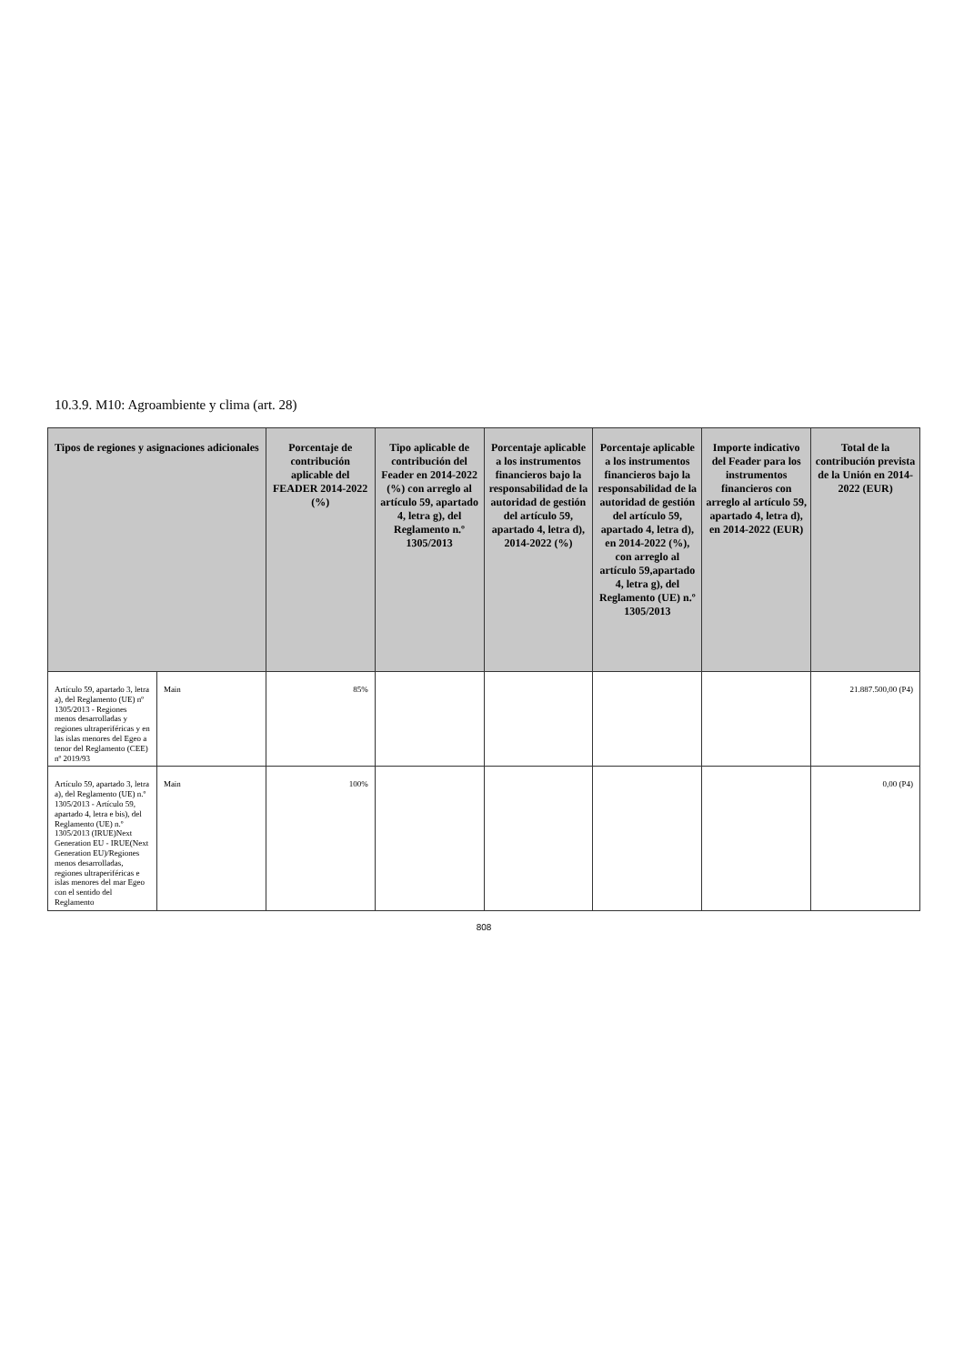10.3.9. M10: Agroambiente y clima (art. 28)
| Tipos de regiones y asignaciones adicionales | | Porcentaje de contribución aplicable del FEADER 2014-2022 (%) | Tipo aplicable de contribución del Feader en 2014-2022 (%) con arreglo al artículo 59, apartado 4, letra g), del Reglamento n.º 1305/2013 | Porcentaje aplicable a los instrumentos financieros bajo la responsabilidad de la autoridad de gestión del artículo 59, apartado 4, letra d), 2014-2022 (%) | Porcentaje aplicable a los instrumentos financieros bajo la responsabilidad de la autoridad de gestión del artículo 59, apartado 4, letra d), en 2014-2022 (%), con arreglo al artículo 59,apartado 4, letra g), del Reglamento (UE) n.º 1305/2013 | Importe indicativo del Feader para los instrumentos financieros con arreglo al artículo 59, apartado 4, letra d), en 2014-2022 (EUR) | Total de la contribución prevista de la Unión en 2014-2022 (EUR) |
| --- | --- | --- | --- | --- | --- | --- | --- |
| Artículo 59, apartado 3, letra a), del Reglamento (UE) nº 1305/2013 - Regiones menos desarrolladas y regiones ultraperiféricas y en las islas menores del Egeo a tenor del Reglamento (CEE) nº 2019/93 | Main | 85% | | | | | 21.887.500,00 (P4) |
| Artículo 59, apartado 3, letra a), del Reglamento (UE) n.º 1305/2013 - Artículo 59, apartado 4, letra e bis), del Reglamento (UE) n.º 1305/2013 (IRUE)Next Generation EU - IRUE(Next Generation EU)/Regiones menos desarrolladas, regiones ultraperiféricas e islas menores del mar Egeo con el sentido del Reglamento | Main | 100% | | | | | 0,00 (P4) |
808